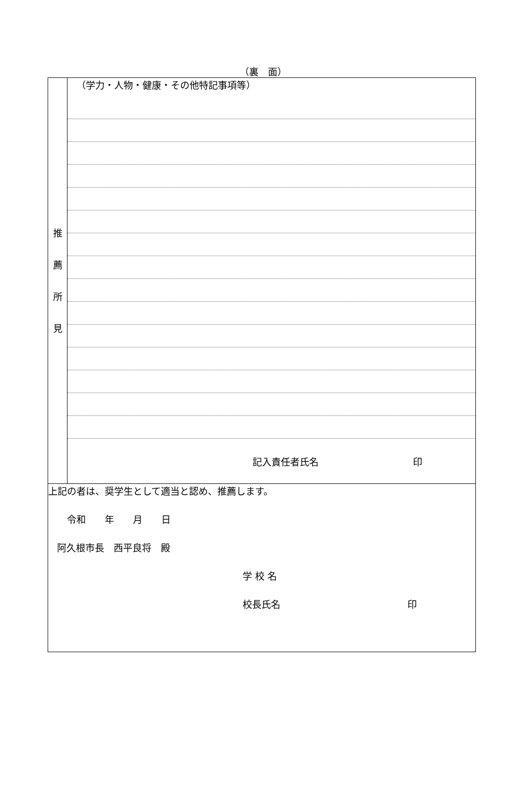（裏　面）
| 推 薦 所 見 | （学力・人物・健康・その他特記事項等） 記入責任者氏名 印 |
| 上記の者は、奨学生として適当と認め、推薦します。 令和 年 月 日 阿久根市長 西平良将 殿 学 校 名 校長氏名 印 | |